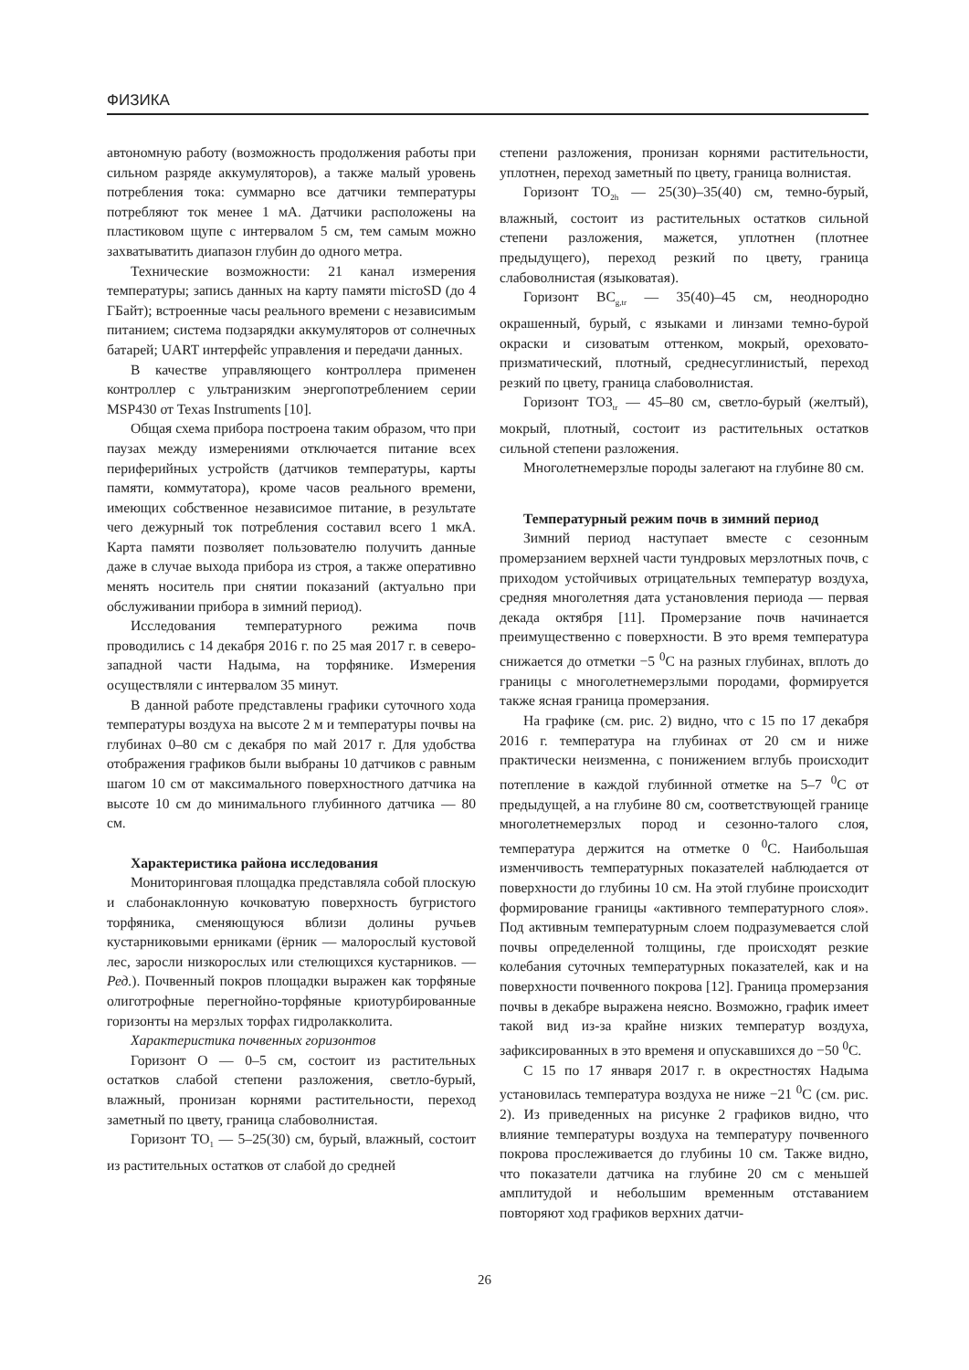ФИЗИКА
автономную работу (возможность продолжения работы при сильном разряде аккумуляторов), а также малый уровень потребления тока: суммарно все датчики температуры потребляют ток менее 1 мА. Датчики расположены на пластиковом щупе с интервалом 5 см, тем самым можно захватыватить диапазон глубин до одного метра.
Технические возможности: 21 канал измерения температуры; запись данных на карту памяти microSD (до 4 ГБайт); встроенные часы реального времени с независимым питанием; система подзарядки аккумуляторов от солнечных батарей; UART интерфейс управления и передачи данных.
В качестве управляющего контроллера применен контроллер с ультранизким энергопотреблением серии MSP430 от Texas Instruments [10].
Общая схема прибора построена таким образом, что при паузах между измерениями отключается питание всех периферийных устройств (датчиков температуры, карты памяти, коммутатора), кроме часов реального времени, имеющих собственное независимое питание, в результате чего дежурный ток потребления составил всего 1 мкА. Карта памяти позволяет пользователю получить данные даже в случае выхода прибора из строя, а также оперативно менять носитель при снятии показаний (актуально при обслуживании прибора в зимний период).
Исследования температурного режима почв проводились с 14 декабря 2016 г. по 25 мая 2017 г. в северо-западной части Надыма, на торфянике. Измерения осуществляли с интервалом 35 минут.
В данной работе представлены графики суточного хода температуры воздуха на высоте 2 м и температуры почвы на глубинах 0–80 см с декабря по май 2017 г. Для удобства отображения графиков были выбраны 10 датчиков с равным шагом 10 см от максимального поверхностного датчика на высоте 10 см до минимального глубинного датчика — 80 см.
Характеристика района исследования
Мониторинговая площадка представляла собой плоскую и слабонаклонную кочковатую поверхность бугристого торфяника, сменяющуюся вблизи долины ручьев кустарниковыми ерниками (ёрник — малорослый кустовой лес, заросли низкорослых или стелющихся кустарников. — Ред.). Почвенный покров площадки выражен как торфяные олиготрофные перегнойно-торфяные криотурбированные горизонты на мерзлых торфах гидролакколита.
Характеристика почвенных горизонтов
Горизонт О — 0–5 см, состоит из растительных остатков слабой степени разложения, светло-бурый, влажный, пронизан корнями растительности, переход заметный по цвету, граница слабоволнистая.
Горизонт ТО<sub>1</sub> — 5–25(30) см, бурый, влажный, состоит из растительных остатков от слабой до средней
степени разложения, пронизан корнями растительности, уплотнен, переход заметный по цвету, граница волнистая.
Горизонт ТО<sub>2h</sub> — 25(30)–35(40) см, темно-бурый, влажный, состоит из растительных остатков сильной степени разложения, мажется, уплотнен (плотнее предыдущего), переход резкий по цвету, граница слабоволнистая (языковатая).
Горизонт ВС<sub>g,tr</sub> — 35(40)–45 см, неоднородно окрашенный, бурый, с языками и линзами темно-бурой окраски и сизоватым оттенком, мокрый, ореховато-призматический, плотный, среднесуглинистый, переход резкий по цвету, граница слабоволнистая.
Горизонт ТО3<sub>tr</sub> — 45–80 см, светло-бурый (желтый), мокрый, плотный, состоит из растительных остатков сильной степени разложения.
Многолетнемерзлые породы залегают на глубине 80 см.
Температурный режим почв в зимний период
Зимний период наступает вместе с сезонным промерзанием верхней части тундровых мерзлотных почв, с приходом устойчивых отрицательных температур воздуха, средняя многолетняя дата установления периода — первая декада октября [11]. Промерзание почв начинается преимущественно с поверхности. В это время температура снижается до отметки −5 <sup>0</sup>С на разных глубинах, вплоть до границы с многолетнемерзлыми породами, формируется также ясная граница промерзания.
На графике (см. рис. 2) видно, что с 15 по 17 декабря 2016 г. температура на глубинах от 20 см и ниже практически неизменна, с понижением вглубь происходит потепление в каждой глубинной отметке на 5–7 <sup>0</sup>С от предыдущей, а на глубине 80 см, соответствующей границе многолетнемерзлых пород и сезонно-талого слоя, температура держится на отметке 0 <sup>0</sup>С. Наибольшая изменчивость температурных показателей наблюдается от поверхности до глубины 10 см. На этой глубине происходит формирование границы «активного температурного слоя». Под активным температурным слоем подразумевается слой почвы определенной толщины, где происходят резкие колебания суточных температурных показателей, как и на поверхности почвенного покрова [12]. Граница промерзания почвы в декабре выражена неясно. Возможно, график имеет такой вид из-за крайне низких температур воздуха, зафиксированных в это временя и опускавшихся до −50 <sup>0</sup>С.
С 15 по 17 января 2017 г. в окрестностях Надыма установилась температура воздуха не ниже −21 <sup>0</sup>С (см. рис. 2). Из приведенных на рисунке 2 графиков видно, что влияние температуры воздуха на температуру почвенного покрова прослеживается до глубины 10 см. Также видно, что показатели датчика на глубине 20 см с меньшей амплитудой и небольшим временным отставанием повторяют ход графиков верхних датчи-
26